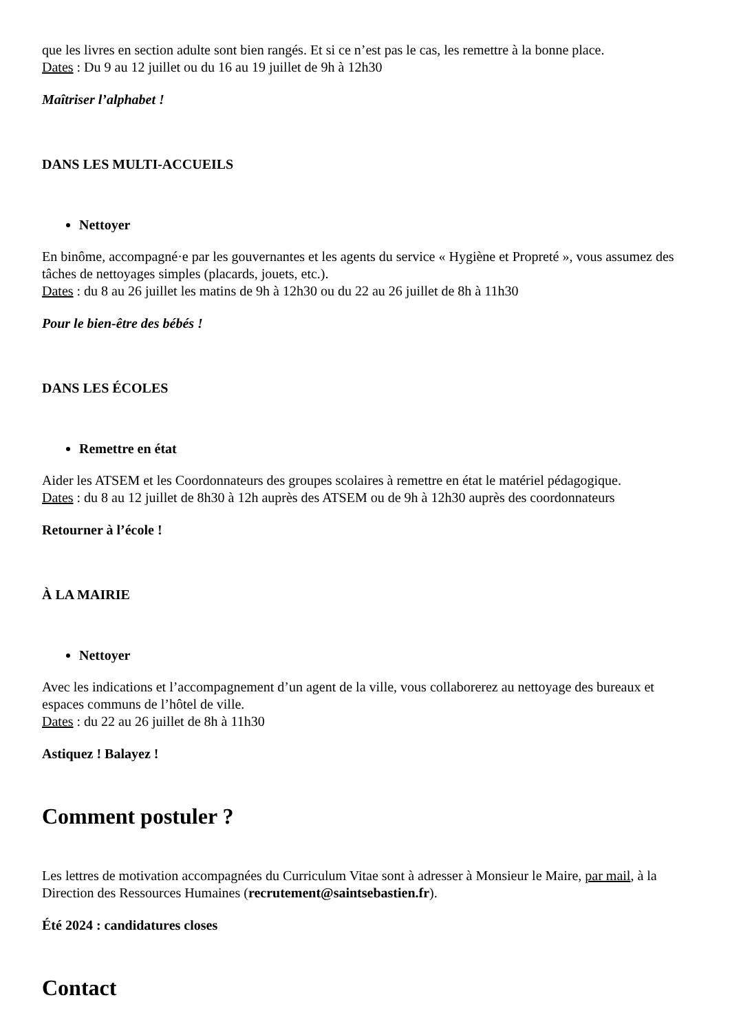que les livres en section adulte sont bien rangés. Et si ce n’est pas le cas, les remettre à la bonne place.
Dates : Du 9 au 12 juillet ou du 16 au 19 juillet de 9h à 12h30
Maîtriser l’alphabet !
DANS LES MULTI-ACCUEILS
Nettoyer
En binôme, accompagné·e par les gouvernantes et les agents du service « Hygiène et Propreté », vous assumez des tâches de nettoyages simples (placards, jouets, etc.).
Dates : du 8 au 26 juillet les matins de 9h à 12h30 ou du 22 au 26 juillet de 8h à 11h30
Pour le bien-être des bébés !
DANS LES ÉCOLES
Remettre en état
Aider les ATSEM et les Coordonnateurs des groupes scolaires à remettre en état le matériel pédagogique.
Dates : du 8 au 12 juillet de 8h30 à 12h auprès des ATSEM ou de 9h à 12h30 auprès des coordonnateurs
Retourner à l’école !
À LA MAIRIE
Nettoyer
Avec les indications et l’accompagnement d’un agent de la ville, vous collaborerez au nettoyage des bureaux et espaces communs de l’hôtel de ville.
Dates : du 22 au 26 juillet de 8h à 11h30
Astiquez ! Balayez !
Comment postuler ?
Les lettres de motivation accompagnées du Curriculum Vitae sont à adresser à Monsieur le Maire, par mail, à la Direction des Ressources Humaines (recrutement@saintsebastien.fr).
Été 2024 : candidatures closes
Contact